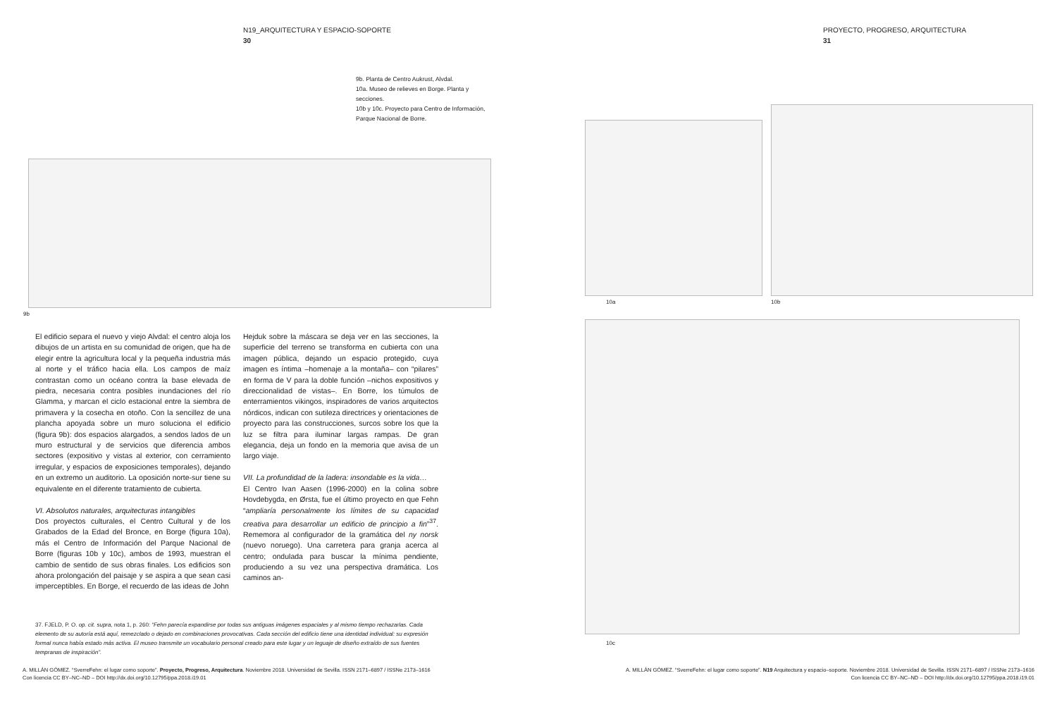N19_ARQUITECTURA Y ESPACIO-SOPORTE
30
9b. Planta de Centro Aukrust, Alvdal.
10a. Museo de relieves en Borge. Planta y secciones.
10b y 10c. Proyecto para Centro de Información, Parque Nacional de Borre.
9b
El edificio separa el nuevo y viejo Alvdal: el centro aloja los dibujos de un artista en su comunidad de origen, que ha de elegir entre la agricultura local y la pequeña industria más al norte y el tráfico hacia ella. Los campos de maíz contrastan como un océano contra la base elevada de piedra, necesaria contra posibles inundaciones del río Glamma, y marcan el ciclo estacional entre la siembra de primavera y la cosecha en otoño. Con la sencillez de una plancha apoyada sobre un muro soluciona el edificio (figura 9b): dos espacios alargados, a sendos lados de un muro estructural y de servicios que diferencia ambos sectores (expositivo y vistas al exterior, con cerramiento irregular, y espacios de exposiciones temporales), dejando en un extremo un auditorio. La oposición norte-sur tiene su equivalente en el diferente tratamiento de cubierta.
VI. Absolutos naturales, arquitecturas intangibles
Dos proyectos culturales, el Centro Cultural y de los Grabados de la Edad del Bronce, en Borge (figura 10a), más el Centro de Información del Parque Nacional de Borre (figuras 10b y 10c), ambos de 1993, muestran el cambio de sentido de sus obras finales. Los edificios son ahora prolongación del paisaje y se aspira a que sean casi imperceptibles. En Borge, el recuerdo de las ideas de John
Hejduk sobre la máscara se deja ver en las secciones, la superficie del terreno se transforma en cubierta con una imagen pública, dejando un espacio protegido, cuya imagen es íntima –homenaje a la montaña– con “pilares” en forma de V para la doble función –nichos expositivos y direccionalidad de vistas–. En Borre, los túmulos de enterramientos vikingos, inspiradores de varios arquitectos nórdicos, indican con sutileza directrices y orientaciones de proyecto para las construcciones, surcos sobre los que la luz se filtra para iluminar largas rampas. De gran elegancia, deja un fondo en la memoria que avisa de un largo viaje.
VII. La profundidad de la ladera: insondable es la vida…
El Centro Ivan Aasen (1996-2000) en la colina sobre Hovdebygda, en Ørsta, fue el último proyecto en que Fehn “ampliaría personalmente los límites de su capacidad creativa para desarrollar un edificio de principio a fin”<sup>37</sup>. Rememora al configurador de la gramática del ny norsk (nuevo noruego). Una carretera para granja acerca al centro; ondulada para buscar la mínima pendiente, produciendo a su vez una perspectiva dramática. Los caminos an-
37. FJELD, P. O. op. cit. supra, nota 1, p. 260: “Fehn parecía expandirse por todas sus antiguas imágenes espaciales y al mismo tiempo rechazarlas. Cada elemento de su autoría está aquí, remezclado o dejado en combinaciones provocativas. Cada sección del edificio tiene una identidad individual: su expresión formal nunca había estado más activa. El museo transmite un vocabulario personal creado para este lugar y un leguaje de diseño extraído de sus fuentes tempranas de inspiración”.
A. MILLÁN GÓMEZ. “SverreFehn: el lugar como soporte”. Proyecto, Progreso, Arquitectura. Noviembre 2018. Universidad de Sevilla. ISSN 2171–6897 / ISSNe 2173–1616
Con licencia CC BY–NC–ND – DOI http://dx.doi.org/10.12795/ppa.2018.i19.01
PROYECTO, PROGRESO, ARQUITECTURA
31
10a 10b
10c
A. MILLÁN GÓMEZ. “SverreFehn: el lugar como soporte”. N19 Arquitectura y espacio–soporte. Noviembre 2018. Universidad de Sevilla. ISSN 2171–6897 / ISSNe 2173–1616
Con licencia CC BY–NC–ND – DOI http://dx.doi.org/10.12795/ppa.2018.i19.01